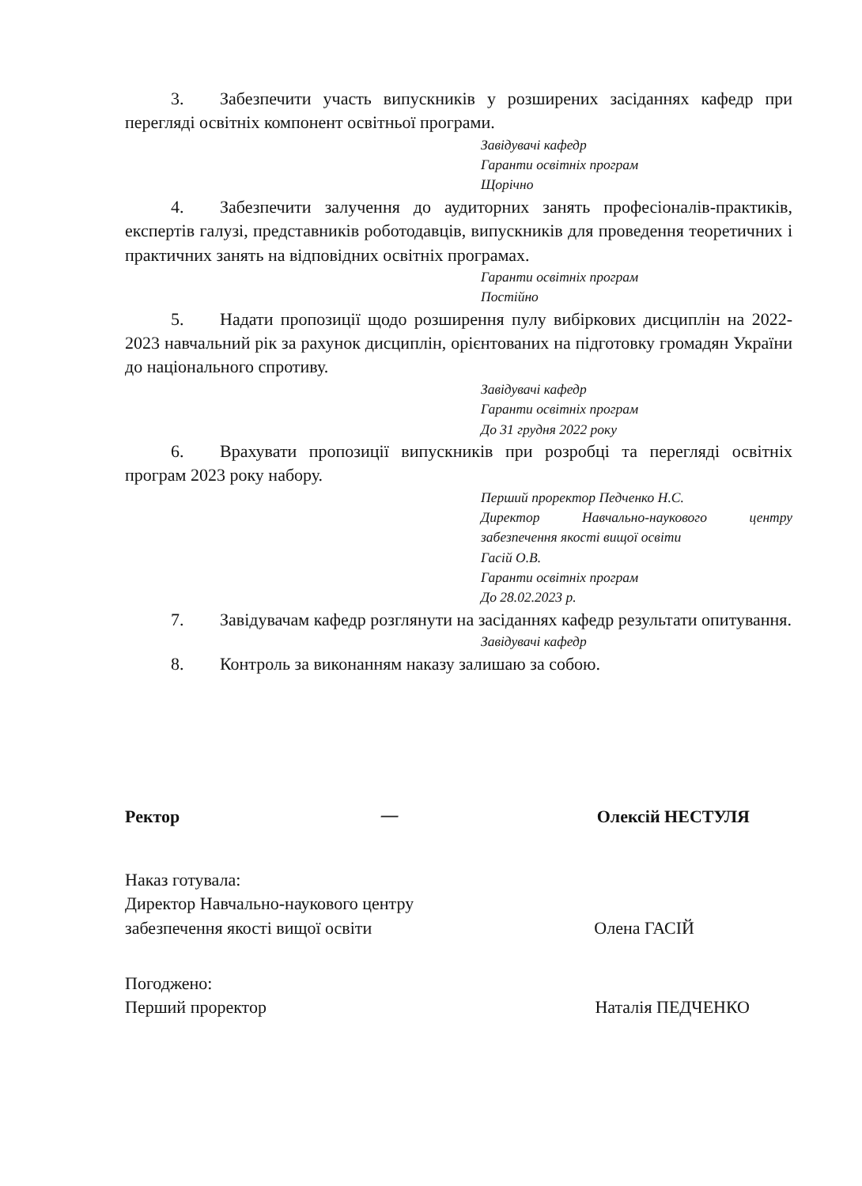3. Забезпечити участь випускників у розширених засіданнях кафедр при перегляді освітніх компонент освітньої програми.
Завідувачі кафедр
Гаранти освітніх програм
Щорічно
4. Забезпечити залучення до аудиторних занять професіоналів-практиків, експертів галузі, представників роботодавців, випускників для проведення теоретичних і практичних занять на відповідних освітніх програмах.
Гаранти освітніх програм
Постійно
5. Надати пропозиції щодо розширення пулу вибіркових дисциплін на 2022-2023 навчальний рік за рахунок дисциплін, орієнтованих на підготовку громадян України до національного спротиву.
Завідувачі кафедр
Гаранти освітніх програм
До 31 грудня 2022 року
6. Врахувати пропозиції випускників при розробці та перегляді освітніх програм 2023 року набору.
Перший проректор Педченко Н.С.
Директор Навчально-наукового центру забезпечення якості вищої освіти
Гасій О.В.
Гаранти освітніх програм
До 28.02.2023 р.
7. Завідувачам кафедр розглянути на засіданнях кафедр результати опитування.
Завідувачі кафедр
8. Контроль за виконанням наказу залишаю за собою.
Ректор — Олексій НЕСТУЛЯ
Наказ готувала:
Директор Навчально-наукового центру
забезпечення якості вищої освіти Олена ГАСІЙ
Погоджено:
Перший проректор Наталія ПЕДЧЕНКО